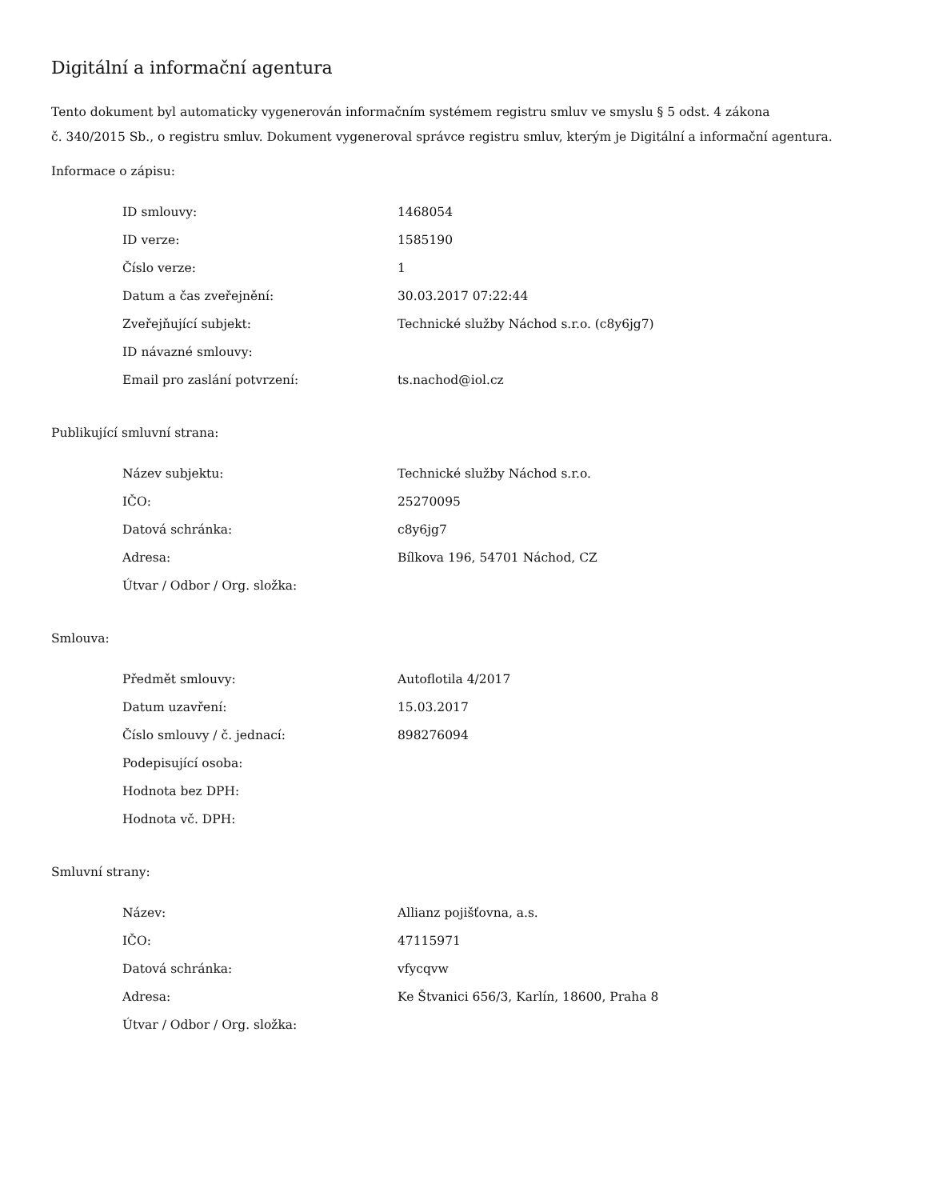Digitální a informační agentura
Tento dokument byl automaticky vygenerován informačním systémem registru smluv ve smyslu § 5 odst. 4 zákona
č. 340/2015 Sb., o registru smluv. Dokument vygeneroval správce registru smluv, kterým je Digitální a informační agentura.
Informace o zápisu:
| ID smlouvy: | 1468054 |
| ID verze: | 1585190 |
| Číslo verze: | 1 |
| Datum a čas zveřejnění: | 30.03.2017 07:22:44 |
| Zveřejňující subjekt: | Technické služby Náchod s.r.o. (c8y6jg7) |
| ID návazné smlouvy: | |
| Email pro zaslání potvrzení: | ts.nachod@iol.cz |
Publikující smluvní strana:
| Název subjektu: | Technické služby Náchod s.r.o. |
| IČO: | 25270095 |
| Datová schránka: | c8y6jg7 |
| Adresa: | Bílkova 196, 54701 Náchod, CZ |
| Útvar / Odbor / Org. složka: | |
Smlouva:
| Předmět smlouvy: | Autoflotila 4/2017 |
| Datum uzavření: | 15.03.2017 |
| Číslo smlouvy / č. jednací: | 898276094 |
| Podepisující osoba: | |
| Hodnota bez DPH: | |
| Hodnota vč. DPH: | |
Smluvní strany:
| Název: | Allianz pojišťovna, a.s. |
| IČO: | 47115971 |
| Datová schránka: | vfycqvw |
| Adresa: | Ke Štvanici 656/3, Karlín, 18600, Praha 8 |
| Útvar / Odbor / Org. složka: | |